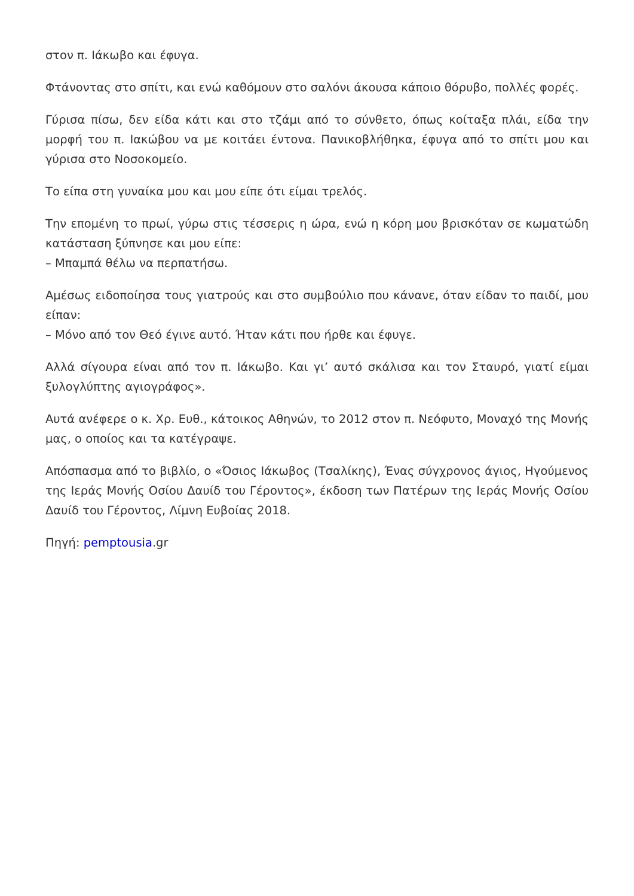στον π. Ιάκωβο και έφυγα.
Φτάνοντας στο σπίτι, και ενώ καθόμουν στο σαλόνι άκουσα κάποιο θόρυβο, πολλές φορές.
Γύρισα πίσω, δεν είδα κάτι και στο τζάμι από το σύνθετο, όπως κοίταξα πλάι, είδα την μορφή του π. Ιακώβου να με κοιτάει έντονα. Πανικοβλήθηκα, έφυγα από το σπίτι μου και γύρισα στο Νοσοκομείο.
Το είπα στη γυναίκα μου και μου είπε ότι είμαι τρελός.
Την επομένη το πρωί, γύρω στις τέσσερις η ώρα, ενώ η κόρη μου βρισκόταν σε κωματώδη κατάσταση ξύπνησε και μου είπε:
– Μπαμπά θέλω να περπατήσω.
Αμέσως ειδοποίησα τους γιατρούς και στο συμβούλιο που κάνανε, όταν είδαν το παιδί, μου είπαν:
– Μόνο από τον Θεό έγινε αυτό. Ήταν κάτι που ήρθε και έφυγε.
Αλλά σίγουρα είναι από τον π. Ιάκωβο. Και γι’ αυτό σκάλισα και τον Σταυρό, γιατί είμαι ξυλογλύπτης αγιογράφος».
Αυτά ανέφερε ο κ. Χρ. Ευθ., κάτοικος Αθηνών, το 2012 στον π. Νεόφυτο, Μοναχό της Μονής μας, ο οποίος και τα κατέγραψε.
Απόσπασμα από το βιβλίο, ο «Όσιος Ιάκωβος (Τσαλίκης), Ένας σύγχρονος άγιος, Ηγούμενος της Ιεράς Μονής Οσίου Δαυίδ του Γέροντος», έκδοση των Πατέρων της Ιεράς Μονής Οσίου Δαυίδ του Γέροντος, Λίμνη Ευβοίας 2018.
Πηγή: pemptousia.gr